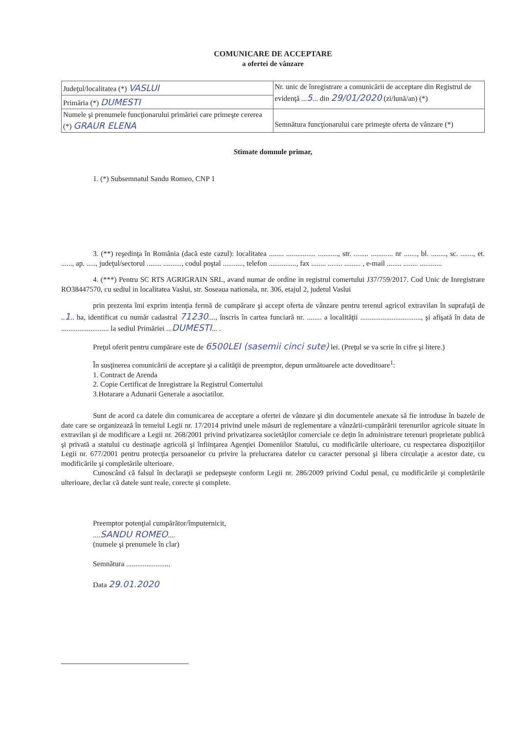COMUNICARE DE ACCEPTARE
a ofertei de vânzare
| Judeţul/localitatea (*) VASLUI | Nr. unic de înregistrare a comunicării de acceptare din Registrul de evidenţă ... 5 ... din 29/01/2020 (zi/lună/an) (*) |
| Primăria (*) DUMESTI | |
| Numele şi prenumele funcţionarului primăriei care primeşte cererea (*) GRAUR ELENA | Semnătura funcţionarului care primeşte oferta de vânzare (*) |
Stimate domnule primar,
1. (*) Subsemnatul Sandu Romeo, CNP 1
3. (**) reşedinţa în România (dacă este cazul): localitatea ........ ................ ..........., str. ........ ............ nr ......., bl. ........, sc. ......., et. ......, ap. ....., judeţul/sectorul ........ .........., codul poştal ..........., telefon ..............., fax ........ ........ ......... , e-mail ........ ........ ............
4. (***) Pentru SC RTS AGRIGRAIN SRL, avand numar de ordine in registrul comertului J37/759/2017. Cod Unic de Inregistrare RO38447570, cu sediul in localitatea Vaslui, str. Soseaua nationala, nr. 306, etajul 2, judetul Vaslui
prin prezenta îmi exprim intenţia fermă de cumpărare şi accept oferta de vânzare pentru terenul agricol extravilan în suprafaţă de ..1.. ha, identificat cu număr cadastral 71230...., înscris în cartea funciară nr. ........ a localităţii ................................., şi afişată în data de .......................... la sediul Primăriei ...DUMESTI... .
Preţul oferit pentru cumpărare este de 6500LEI (sasemii cinci sute) lei. (Preţul se va scrie în cifre şi litere.)
În susţinerea comunicării de acceptare şi a calităţii de preemptor, depun următoarele acte doveditoare<sup>1</sup>:
1. Contract de Arenda
2. Copie Certificat de Inregistrare la Registrul Comertului
3.Hotarare a Adunarii Generale a asociatilor.
Sunt de acord ca datele din comunicarea de acceptare a ofertei de vânzare şi din documentele anexate să fie introduse în bazele de date care se organizează în temeiul Legii nr. 17/2014 privind unele măsuri de reglementare a vânzării-cumpărării terenurilor agricole situate în extravilan şi de modificare a Legii nr. 268/2001 privind privatizarea societăţilor comerciale ce deţin în administrare terenuri proprietate publică şi privată a statului cu destinaţie agricolă şi înfiinţarea Agenţiei Domeniilor Statului, cu modificările ulterioare, cu respectarea dispoziţiilor Legii nr. 677/2001 pentru protecţia persoanelor cu privire la prelucrarea datelor cu caracter personal şi libera circulaţie a acestor date, cu modificările şi completările ulterioare.
Cunoscând că falsul în declaraţii se pedepseşte conform Legii nr. 286/2009 privind Codul penal, cu modificările şi completările ulterioare, declar că datele sunt reale, corecte şi complete.
Preemptor potenţial cumpărător/împuternicit,
....SANDU ROMEO....
(numele şi prenumele în clar)
Semnătura ........................
Data 29.01.2020